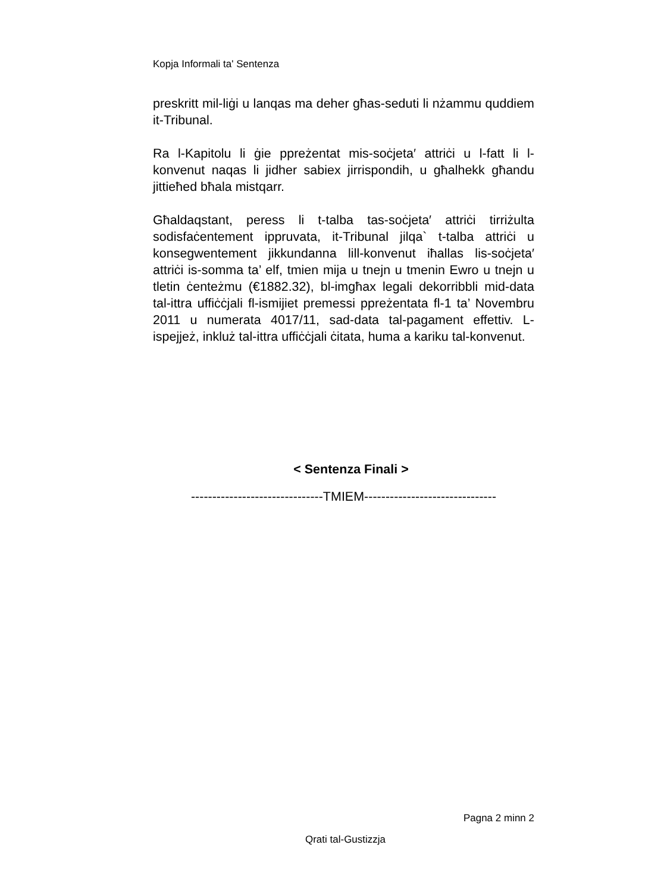Kopja Informali ta' Sentenza
preskritt mil-liġi u lanqas ma deher għas-seduti li nżammu quddiem it-Tribunal.
Ra l-Kapitolu li ġie ppreżentat mis-soċjeta′ attriċi u l-fatt li l-konvenut naqas li jidher sabiex jirrispondih, u għalhekk għandu jittieħed bħala mistqarr.
Għaldaqstant, peress li t-talba tas-soċjeta′ attriċi tirriżulta sodisfaċentement ippruvata, it-Tribunal jilqa` t-talba attriċi u konsegwentement jikkundanna lill-konvenut iħallas lis-soċjeta′ attriċi is-somma ta’ elf, tmien mija u tnejn u tmenin Ewro u tnejn u tletin ċenteżmu (€1882.32), bl-imgħax legali dekorribbli mid-data tal-ittra uffiċċjali fl-ismijiet premessi ppreżentata fl-1 ta’ Novembru 2011 u numerata 4017/11, sad-data tal-pagament effettiv. L-ispejjeż, inkluż tal-ittra uffiċċjali ċitata, huma a kariku tal-konvenut.
< Sentenza Finali >
-------------------------------TMIEM-------------------------------
Pagna 2 minn 2
Qrati tal-Gustizzja